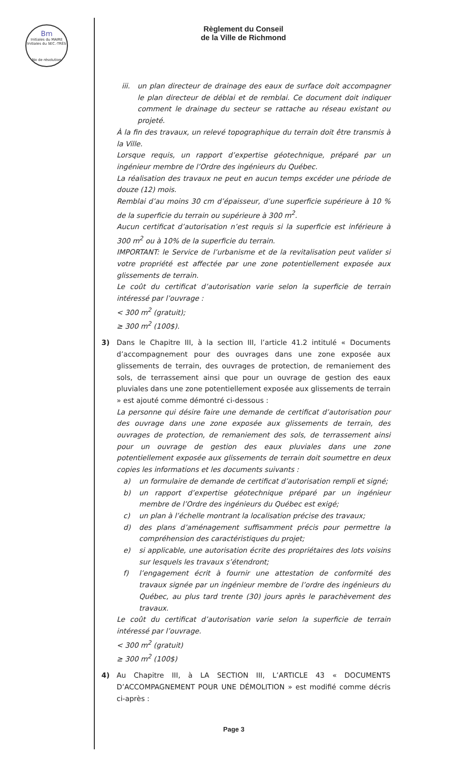Bm
Initiales du MAIRE
Initiales du SEC.-TRÉS
No de résolution
Règlement du Conseil
de la Ville de Richmond
iii.
un plan directeur de drainage des eaux de surface doit accompagner le plan directeur de déblai et de remblai. Ce document doit indiquer comment le drainage du secteur se rattache au réseau existant ou projeté.
À la fin des travaux, un relevé topographique du terrain doit être transmis à la Ville.
Lorsque requis, un rapport d’expertise géotechnique, préparé par un ingénieur membre de l’Ordre des ingénieurs du Québec.
La réalisation des travaux ne peut en aucun temps excéder une période de douze (12) mois.
Remblai d’au moins 30 cm d’épaisseur, d’une superficie supérieure à 10 % de la superficie du terrain ou supérieure à 300 m<sup>2</sup>.
Aucun certificat d’autorisation n’est requis si la superficie est inférieure à 300 m<sup>2</sup> ou à 10% de la superficie du terrain.
IMPORTANT: le Service de l’urbanisme et de la revitalisation peut valider si votre propriété est affectée par une zone potentiellement exposée aux glissements de terrain.
Le coût du certificat d’autorisation varie selon la superficie de terrain intéressé par l’ouvrage :
< 300 m<sup>2</sup> (gratuit);
≥ 300 m<sup>2</sup> (100$).
3) Dans le Chapitre III, à la section III, l’article 41.2 intitulé « Documents d’accompagnement pour des ouvrages dans une zone exposée aux glissements de terrain, des ouvrages de protection, de remaniement des sols, de terrassement ainsi que pour un ouvrage de gestion des eaux pluviales dans une zone potentiellement exposée aux glissements de terrain » est ajouté comme démontré ci-dessous :
La personne qui désire faire une demande de certificat d’autorisation pour des ouvrage dans une zone exposée aux glissements de terrain, des ouvrages de protection, de remaniement des sols, de terrassement ainsi pour un ouvrage de gestion des eaux pluviales dans une zone potentiellement exposée aux glissements de terrain doit soumettre en deux copies les informations et les documents suivants :
a) un formulaire de demande de certificat d’autorisation rempli et signé;
b) un rapport d’expertise géotechnique préparé par un ingénieur membre de l’Ordre des ingénieurs du Québec est exigé;
c) un plan à l’échelle montrant la localisation précise des travaux;
d) des plans d’aménagement suffisamment précis pour permettre la compréhension des caractéristiques du projet;
e) si applicable, une autorisation écrite des propriétaires des lots voisins sur lesquels les travaux s’étendront;
f) l’engagement écrit à fournir une attestation de conformité des travaux signée par un ingénieur membre de l’ordre des ingénieurs du Québec, au plus tard trente (30) jours après le parachèvement des travaux.
Le coût du certificat d’autorisation varie selon la superficie de terrain intéressé par l’ouvrage.
< 300 m<sup>2</sup> (gratuit)
≥ 300 m<sup>2</sup> (100$)
4) Au Chapitre III, à LA SECTION III, L’ARTICLE 43 « DOCUMENTS D’ACCOMPAGNEMENT POUR UNE DÉMOLITION » est modifié comme décris ci-après :
Page 3